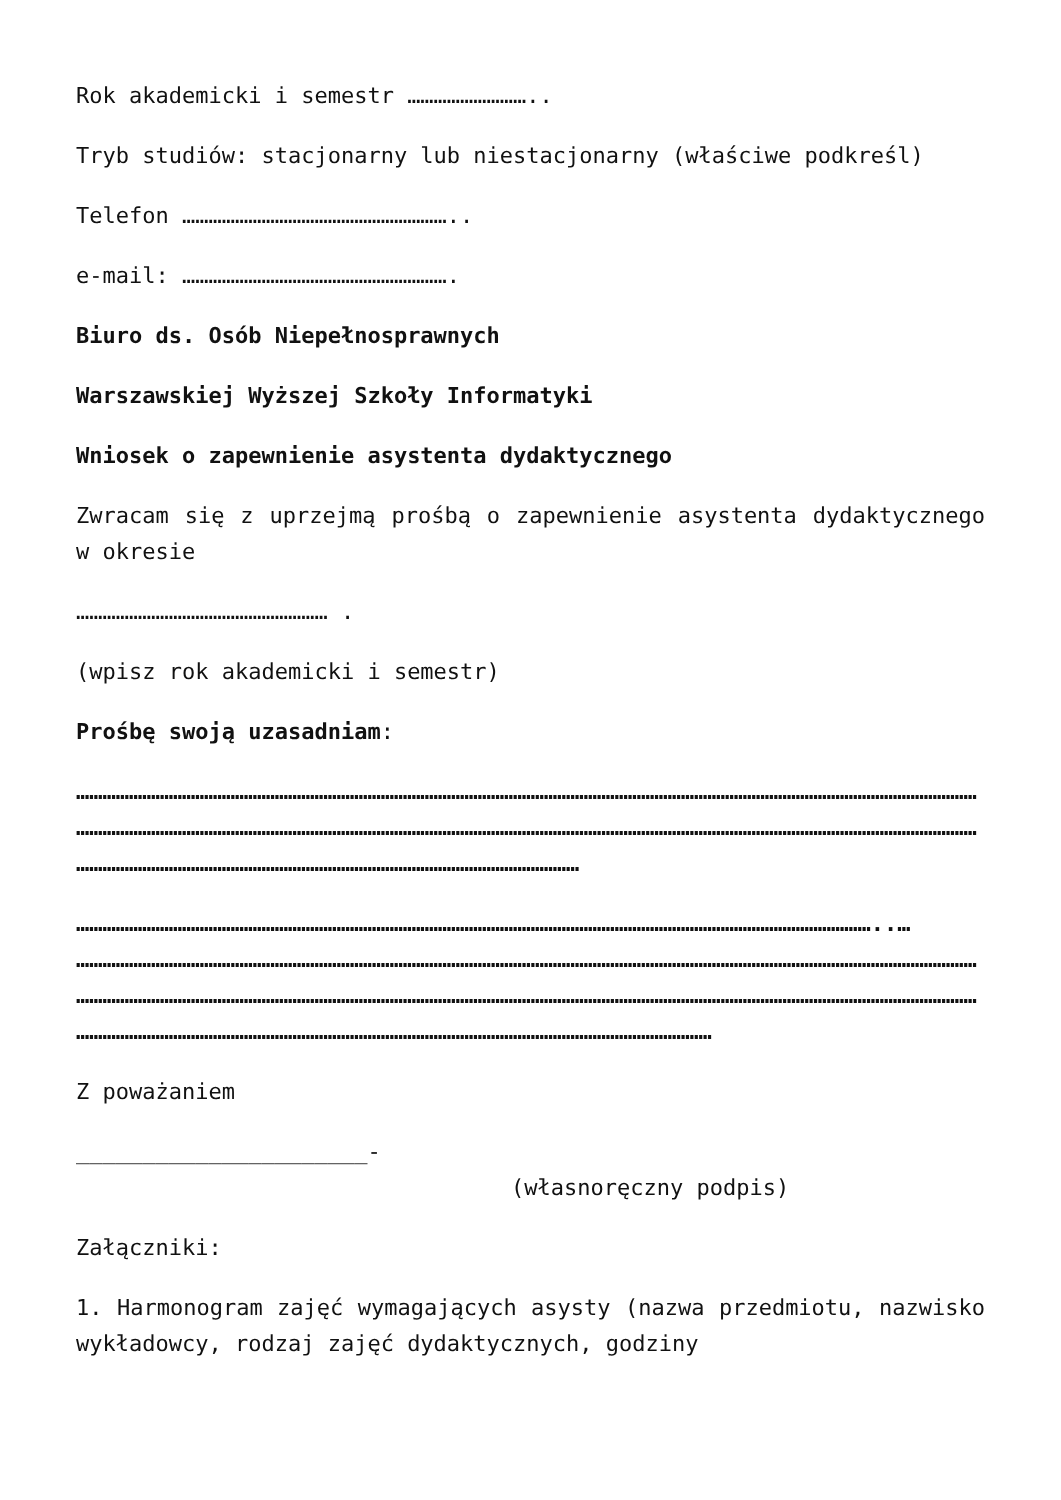Rok akademicki i semestr ………………………..
Tryb studiów: stacjonarny lub niestacjonarny (właściwe podkreśl)
Telefon ……………………………………………………..
e-mail: …………………………………………………….
Biuro ds. Osób Niepełnosprawnych
Warszawskiej Wyższej Szkoły Informatyki
Wniosek o zapewnienie asystenta dydaktycznego
Zwracam się z uprzejmą prośbą o zapewnienie asystenta dydaktycznego w okresie
………………………………………………… .
(wpisz rok akademicki i semestr)
Prośbę swoją uzasadniam:
……………………………………………………………………………………………………………………………………………………………………………………
……………………………………………………………………………………………………………………………………………………………………………………
……………………………………………………………………………………………………
………………………………………………………………………………………………………………………………………………………………..…
……………………………………………………………………………………………………………………………………………………………………………………
……………………………………………………………………………………………………………………………………………………………………………………
………………………………………………………………………………………………………………………………
Z poważaniem
______________________-
(własnoręczny podpis)
Załączniki:
1. Harmonogram zajęć wymagających asysty (nazwa przedmiotu, nazwisko wykładowcy, rodzaj zajęć dydaktycznych, godziny